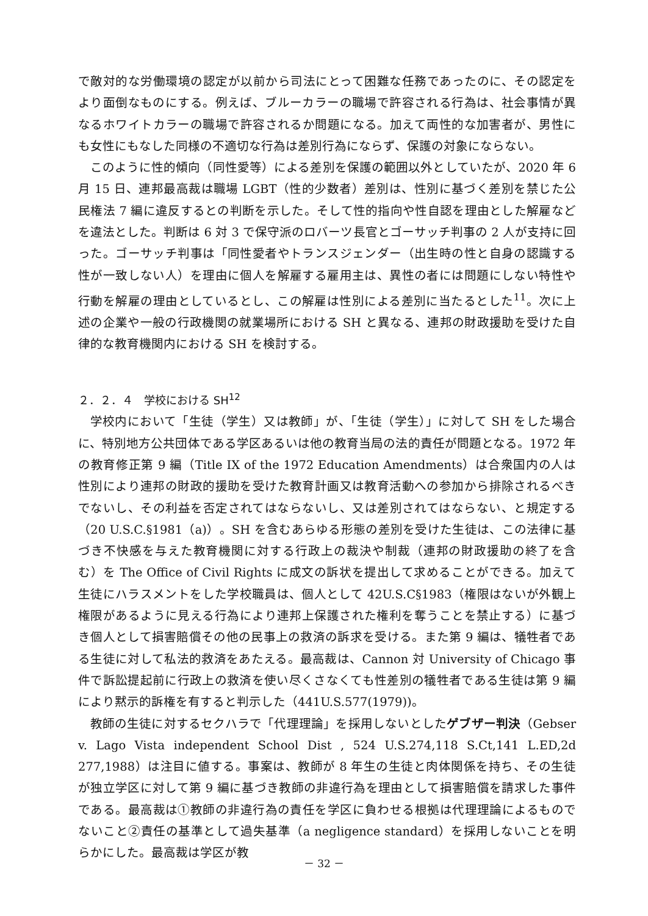で敵対的な労働環境の認定が以前から司法にとって困難な任務であったのに、その認定をより面倒なものにする。例えば、ブルーカラーの職場で許容される行為は、社会事情が異なるホワイトカラーの職場で許容されるか問題になる。加えて両性的な加害者が、男性にも女性にもなした同様の不適切な行為は差別行為にならず、保護の対象にならない。
このように性的傾向（同性愛等）による差別を保護の範囲以外としていたが、2020 年 6 月 15 日、連邦最高裁は職場 LGBT（性的少数者）差別は、性別に基づく差別を禁じた公民権法 7 編に違反するとの判断を示した。そして性的指向や性自認を理由とした解雇などを違法とした。判断は 6 対 3 で保守派のロバーツ長官とゴーサッチ判事の 2 人が支持に回った。ゴーサッチ判事は「同性愛者やトランスジェンダー（出生時の性と自身の認識する性が一致しない人）を理由に個人を解雇する雇用主は、異性の者には問題にしない特性や行動を解雇の理由としているとし、この解雇は性別による差別に当たるとした<sup>11</sup>。次に上述の企業や一般の行政機関の就業場所における SH と異なる、連邦の財政援助を受けた自律的な教育機関内における SH を検討する。
２．２．４　学校における SH<sup>12</sup>
学校内において「生徒（学生）又は教師」が、「生徒（学生）」に対して SH をした場合に、特別地方公共団体である学区あるいは他の教育当局の法的責任が問題となる。1972 年の教育修正第 9 編（Title IX of the 1972 Education Amendments）は合衆国内の人は性別により連邦の財政的援助を受けた教育計画又は教育活動への参加から排除されるべきでないし、その利益を否定されてはならないし、又は差別されてはならない、と規定する（20 U.S.C.§1981（a)）。SH を含むあらゆる形態の差別を受けた生徒は、この法律に基づき不快感を与えた教育機関に対する行政上の裁決や制裁（連邦の財政援助の終了を含む）を The Office of Civil Rights に成文の訴状を提出して求めることができる。加えて生徒にハラスメントをした学校職員は、個人として 42U.S.C§1983（権限はないが外観上権限があるように見える行為により連邦上保護された権利を奪うことを禁止する）に基づき個人として損害賠償その他の民事上の救済の訴求を受ける。また第 9 編は、犠牲者である生徒に対して私法的救済をあたえる。最高裁は、Cannon 対 University of Chicago 事件で訴訟提起前に行政上の救済を使い尽くさなくても性差別の犠牲者である生徒は第 9 編により黙示的訴権を有すると判示した（441U.S.577(1979))。
教師の生徒に対するセクハラで「代理理論」を採用しないとしたゲブザー判決（Gebser v. Lago Vista independent School Dist , 524 U.S.274,118 S.Ct,141 L.ED,2d 277,1988）は注目に値する。事案は、教師が 8 年生の生徒と肉体関係を持ち、その生徒が独立学区に対して第 9 編に基づき教師の非違行為を理由として損害賠償を請求した事件である。最高裁は①教師の非違行為の責任を学区に負わせる根拠は代理理論によるものでないこと②責任の基準として過失基準（a negligence standard）を採用しないことを明らかにした。最高裁は学区が教
－ 32 －